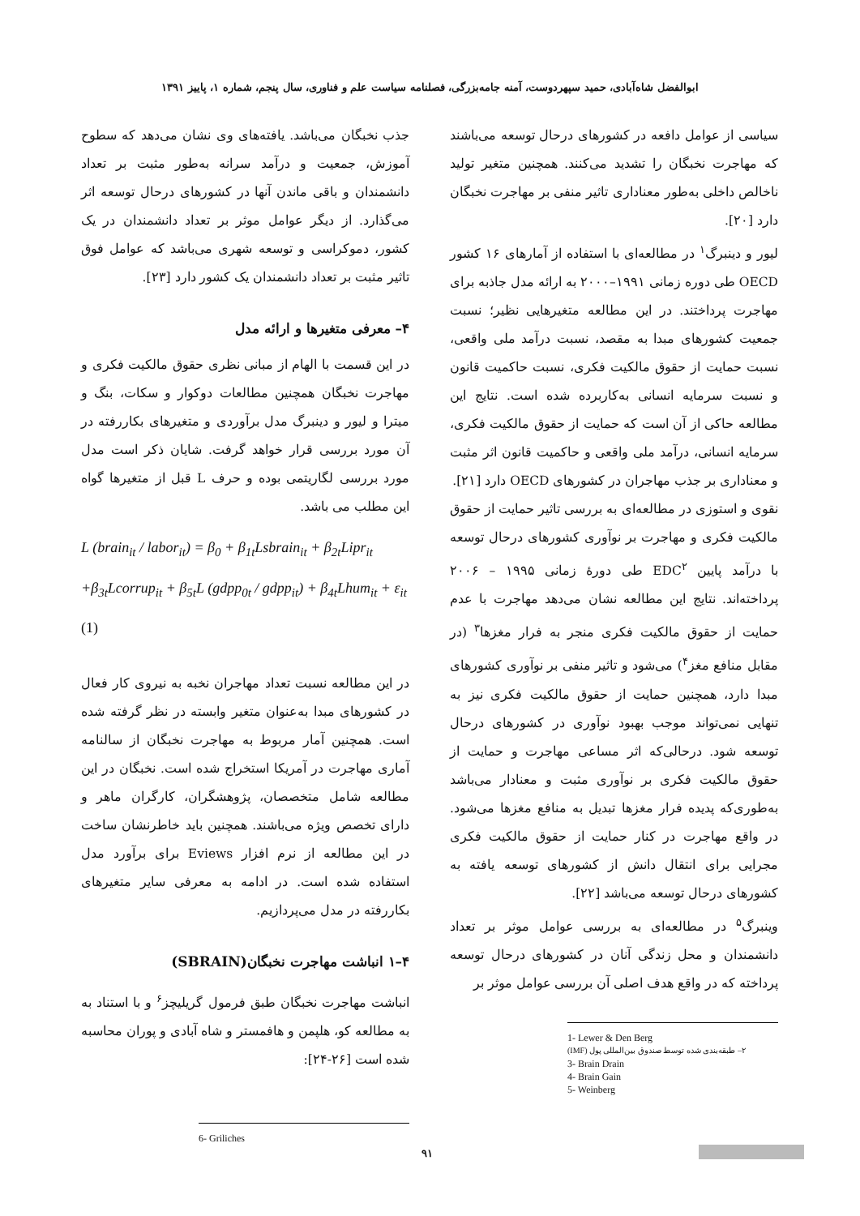ابوالفضل شاه‌آبادی، حمید سپهردوست، آمنه جامه‌بزرگی، فصلنامه سیاست علم و فناوری، سال پنجم، شماره ۱، پاییز ۱۳۹۱
سیاسی از عوامل دافعه در کشورهای درحال توسعه می‌باشند که مهاجرت نخبگان را تشدید می‌کنند. همچنین متغیر تولید ناخالص داخلی به‌طور معناداری تاثیر منفی بر مهاجرت نخبگان دارد [۲۰].
لیور و دینبرگ<sup>۱</sup> در مطالعه‌ای با استفاده از آمارهای ۱۶ کشور OECD طی دوره زمانی ۱۹۹۱–۲۰۰۰ به ارائه مدل جاذبه برای مهاجرت پرداختند. در این مطالعه متغیرهایی نظیر؛ نسبت جمعیت کشورهای مبدا به مقصد، نسبت درآمد ملی واقعی، نسبت حمایت از حقوق مالکیت فکری، نسبت حاکمیت قانون و نسبت سرمایه انسانی به‌کاربرده شده است. نتایج این مطالعه حاکی از آن است که حمایت از حقوق مالکیت فکری، سرمایه انسانی، درآمد ملی واقعی و حاکمیت قانون اثر مثبت و معناداری بر جذب مهاجران در کشورهای OECD دارد [۲۱].
نقوی و استوزی در مطالعه‌ای به بررسی تاثیر حمایت از حقوق مالکیت فکری و مهاجرت بر نوآوری کشورهای درحال توسعه با درآمد پایین EDC<sup>۲</sup> طی دورهٔ زمانی ۱۹۹۵ – ۲۰۰۶ پرداخته‌اند. نتایج این مطالعه نشان می‌دهد مهاجرت با عدم حمایت از حقوق مالکیت فکری منجر به فرار مغزها<sup>۳</sup> (در مقابل منافع مغز<sup>۴</sup>) می‌شود و تاثیر منفی بر نوآوری کشورهای مبدا دارد، همچنین حمایت از حقوق مالکیت فکری نیز به تنهایی نمی‌تواند موجب بهبود نوآوری در کشورهای درحال توسعه شود. درحالی‌که اثر مساعی مهاجرت و حمایت از حقوق مالکیت فکری بر نوآوری مثبت و معنادار می‌باشد به‌طوری‌که پدیده فرار مغزها تبدیل به منافع مغزها می‌شود. در واقع مهاجرت در کنار حمایت از حقوق مالکیت فکری مجرایی برای انتقال دانش از کشورهای توسعه یافته به کشورهای درحال توسعه می‌باشد [۲۲].
وینبرگ<sup>۵</sup> در مطالعه‌ای به بررسی عوامل موثر بر تعداد دانشمندان و محل زندگی آنان در کشورهای درحال توسعه پرداخته که در واقع هدف اصلی آن بررسی عوامل موثر بر
1- Lewer & Den Berg
۲– طبقه‌بندی شده توسط صندوق بین‌المللی پول (IMF)
3- Brain Drain
4- Brain Gain
5- Weinberg
جذب نخبگان می‌باشد. یافته‌های وی نشان می‌دهد که سطوح آموزش، جمعیت و درآمد سرانه به‌طور مثبت بر تعداد دانشمندان و باقی ماندن آنها در کشورهای درحال توسعه اثر می‌گذارد. از دیگر عوامل موثر بر تعداد دانشمندان در یک کشور، دموکراسی و توسعه شهری می‌باشد که عوامل فوق تاثیر مثبت بر تعداد دانشمندان یک کشور دارد [۲۳].
۴– معرفی متغیرها و ارائه مدل
در این قسمت با الهام از مبانی نظری حقوق مالکیت فکری و مهاجرت نخبگان همچنین مطالعات دوکوار و سکات، بنگ و میترا و لیور و دینبرگ مدل برآوردی و متغیرهای بکاررفته در آن مورد بررسی قرار خواهد گرفت. شایان ذکر است مدل مورد بررسی لگاریتمی بوده و حرف L قبل از متغیرها گواه این مطلب می باشد.
L (brain<sub>it</sub> / labor<sub>it</sub>) = β<sub>0</sub> + β<sub>1t</sub>Lsbrain<sub>it</sub> + β<sub>2t</sub>Lipr<sub>it</sub>
+β<sub>3t</sub>Lcorrup<sub>it</sub> + β<sub>5t</sub>L (gdpp<sub>0t</sub> / gdpp<sub>it</sub>) + β<sub>4t</sub>Lhum<sub>it</sub> + ε<sub>it</sub> (1)
در این مطالعه نسبت تعداد مهاجران نخبه به نیروی کار فعال در کشورهای مبدا به‌عنوان متغیر وابسته در نظر گرفته شده است. همچنین آمار مربوط به مهاجرت نخبگان از سالنامه آماری مهاجرت در آمریکا استخراج شده است. نخبگان در این مطالعه شامل متخصصان، پژوهشگران، کارگران ماهر و دارای تخصص ویژه می‌باشند. همچنین باید خاطرنشان ساخت در این مطالعه از نرم افزار Eviews برای برآورد مدل استفاده شده است. در ادامه به معرفی سایر متغیرهای بکاررفته در مدل می‌پردازیم.
۴–۱ انباشت مهاجرت نخبگان(SBRAIN)
انباشت مهاجرت نخبگان طبق فرمول گریلیچز<sup>۶</sup> و با استناد به به مطالعه کو، هلپمن و هافمستر و شاه آبادی و پوران محاسبه شده است [۲۶-۲۴]:
6- Griliches
۹۱